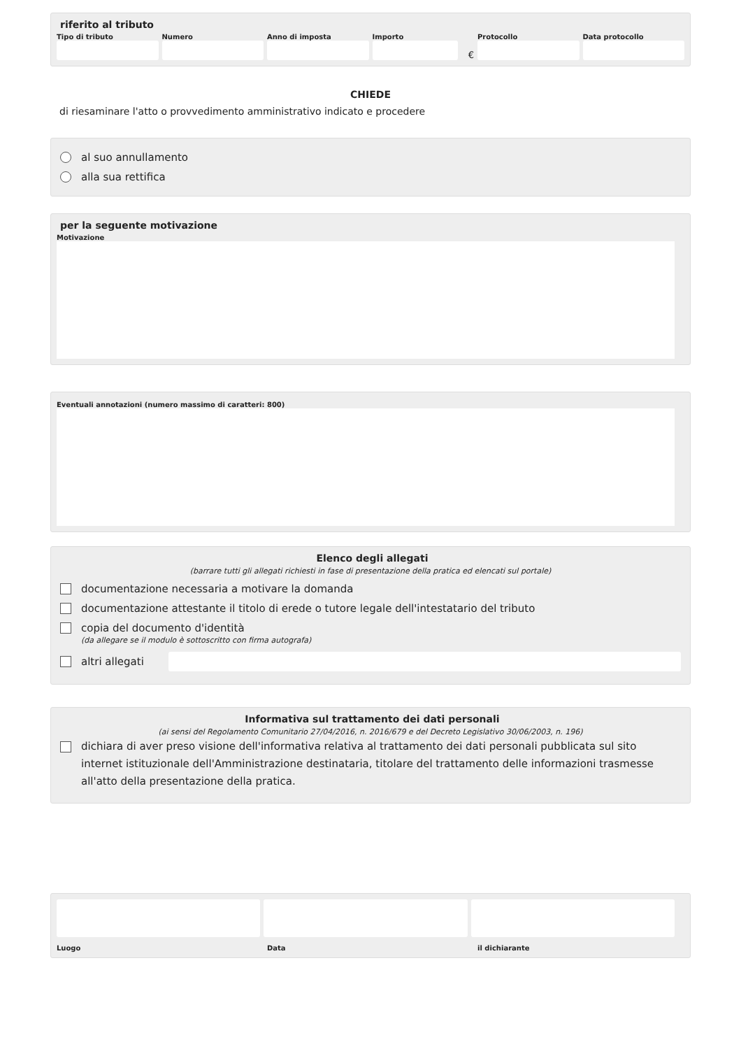riferito al tributo
Tipo di tributo Numero Anno di imposta Importo
€
Protocollo Data protocollo
CHIEDE
di riesaminare l'atto o provvedimento amministrativo indicato e procedere
al suo annullamento
alla sua rettifica
per la seguente motivazione
Motivazione
Eventuali annotazioni (numero massimo di caratteri: 800)
Elenco degli allegati
(barrare tutti gli allegati richiesti in fase di presentazione della pratica ed elencati sul portale)
documentazione necessaria a motivare la domanda
documentazione attestante il titolo di erede o tutore legale dell'intestatario del tributo
copia del documento d'identità
(da allegare se il modulo è sottoscritto con firma autografa)
altri allegati
Informativa sul trattamento dei dati personali
(ai sensi del Regolamento Comunitario 27/04/2016, n. 2016/679 e del Decreto Legislativo 30/06/2003, n. 196)
dichiara di aver preso visione dell'informativa relativa al trattamento dei dati personali pubblicata sul sito internet istituzionale dell'Amministrazione destinataria, titolare del trattamento delle informazioni trasmesse all'atto della presentazione della pratica.
Luogo Data il dichiarante